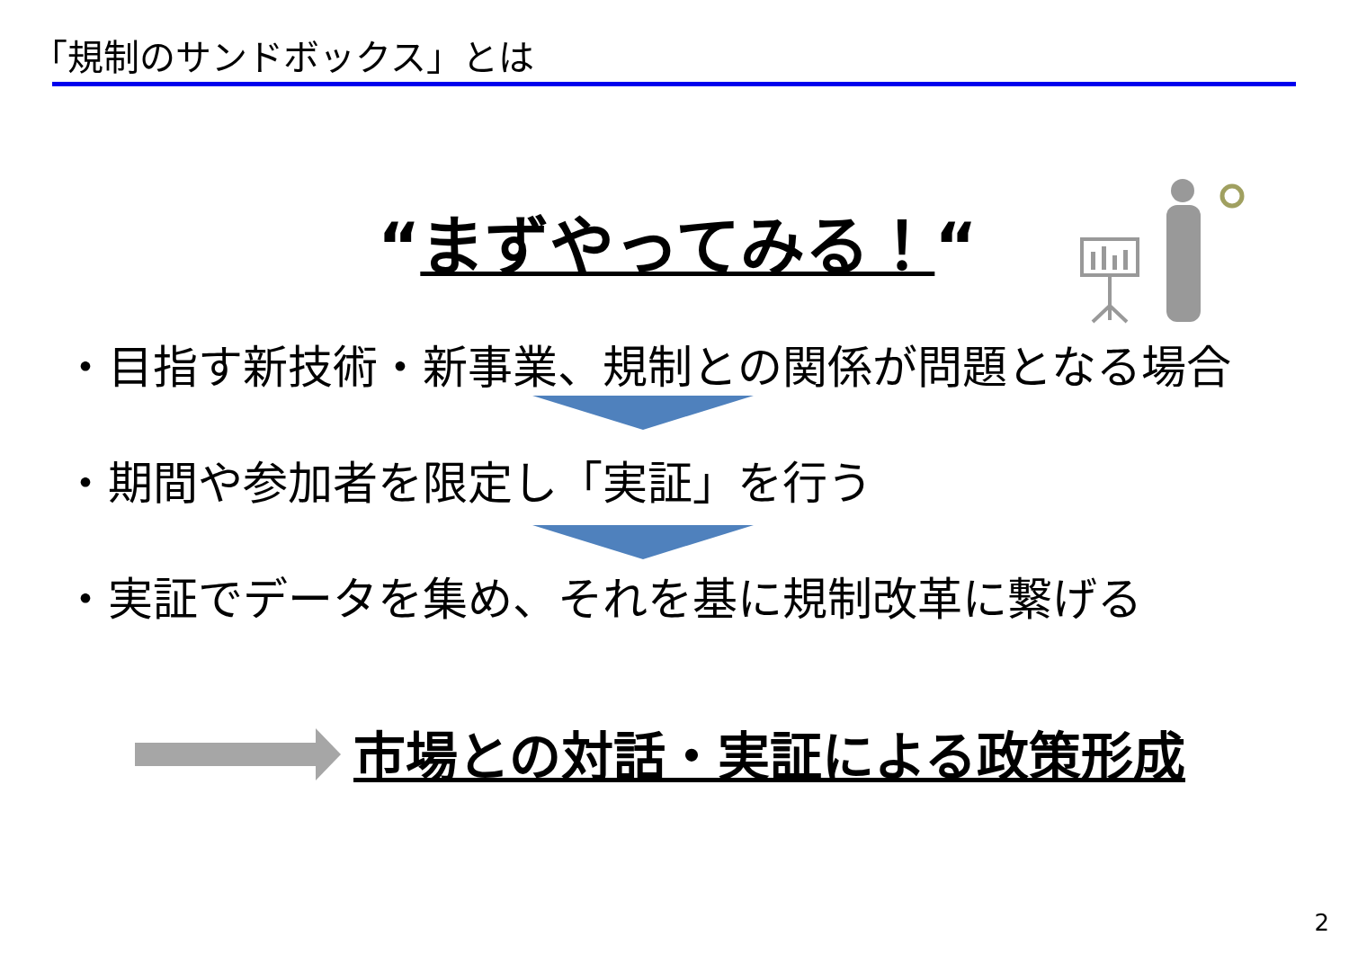「規制のサンドボックス」とは
“まずやってみる！“
・目指す新技術・新事業、規制との関係が問題となる場合
・期間や参加者を限定し「実証」を行う
・実証でデータを集め、それを基に規制改革に繋げる
市場との対話・実証による政策形成
2